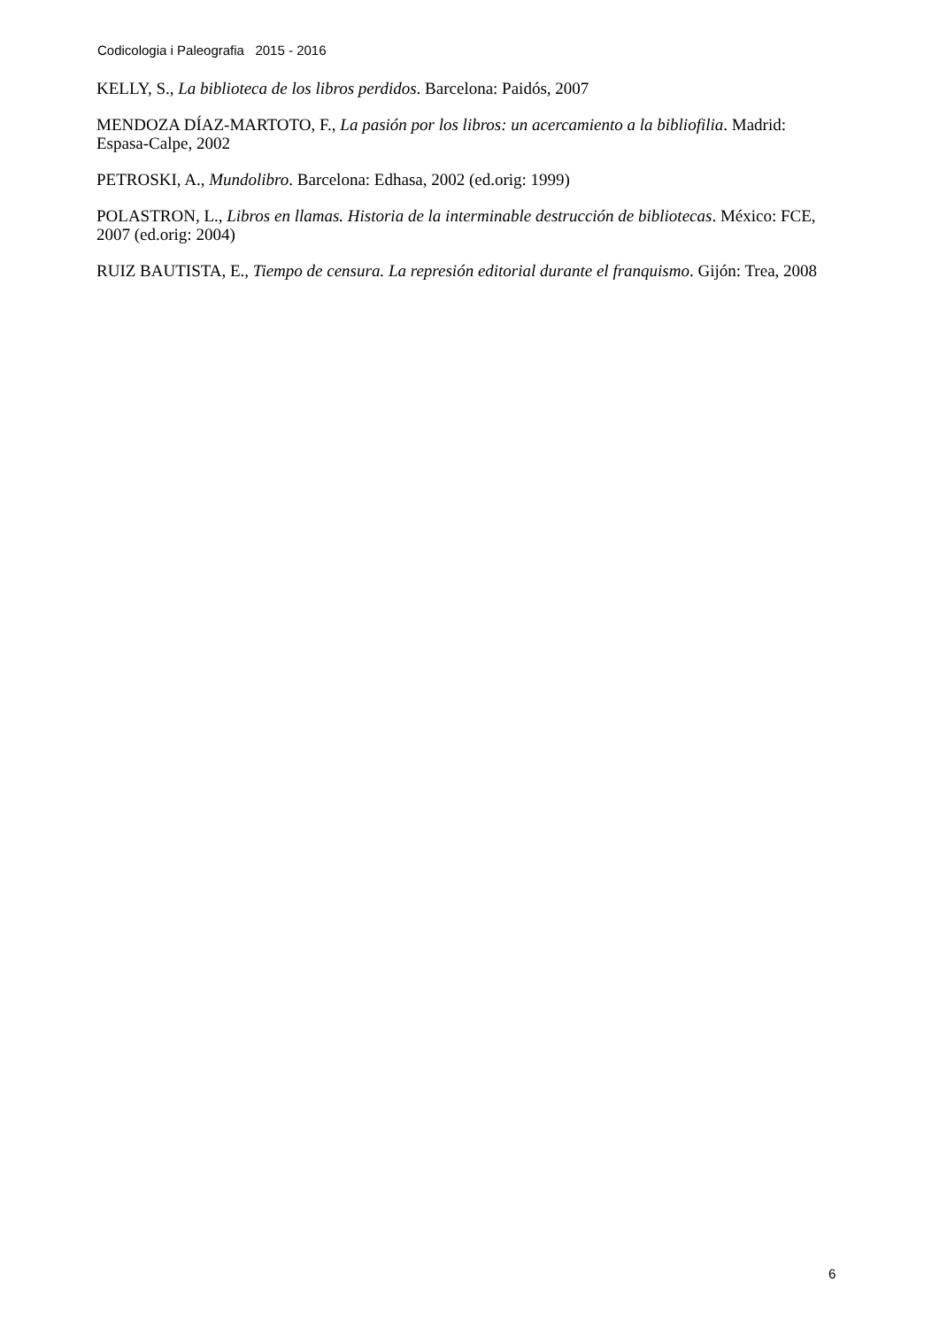Codicologia i Paleografia 2015 - 2016
KELLY, S., La biblioteca de los libros perdidos. Barcelona: Paidós, 2007
MENDOZA DÍAZ-MARTOTO, F., La pasión por los libros: un acercamiento a la bibliofilia. Madrid: Espasa-Calpe, 2002
PETROSKI, A., Mundolibro. Barcelona: Edhasa, 2002 (ed.orig: 1999)
POLASTRON, L., Libros en llamas. Historia de la interminable destrucción de bibliotecas. México: FCE, 2007 (ed.orig: 2004)
RUIZ BAUTISTA, E., Tiempo de censura. La represión editorial durante el franquismo. Gijón: Trea, 2008
6